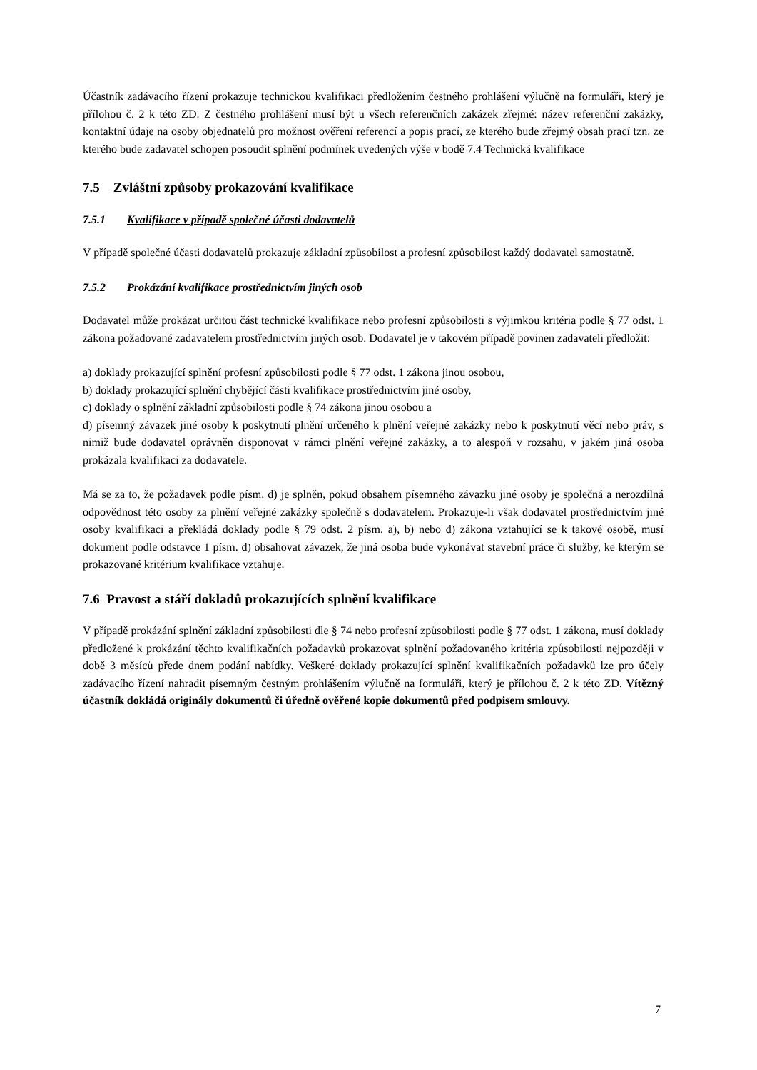Účastník zadávacího řízení prokazuje technickou kvalifikaci předložením čestného prohlášení výlučně na formuláři, který je přílohou č. 2 k této ZD. Z čestného prohlášení musí být u všech referenčních zakázek zřejmé: název referenční zakázky, kontaktní údaje na osoby objednatelů pro možnost ověření referencí a popis prací, ze kterého bude zřejmý obsah prací tzn. ze kterého bude zadavatel schopen posoudit splnění podmínek uvedených výše v bodě 7.4 Technická kvalifikace
7.5 Zvláštní způsoby prokazování kvalifikace
7.5.1 Kvalifikace v případě společné účasti dodavatelů
V případě společné účasti dodavatelů prokazuje základní způsobilost a profesní způsobilost každý dodavatel samostatně.
7.5.2 Prokázání kvalifikace prostřednictvím jiných osob
Dodavatel může prokázat určitou část technické kvalifikace nebo profesní způsobilosti s výjimkou kritéria podle § 77 odst. 1 zákona požadované zadavatelem prostřednictvím jiných osob. Dodavatel je v takovém případě povinen zadavateli předložit:
a) doklady prokazující splnění profesní způsobilosti podle § 77 odst. 1 zákona jinou osobou,
b) doklady prokazující splnění chybějící části kvalifikace prostřednictvím jiné osoby,
c) doklady o splnění základní způsobilosti podle § 74 zákona jinou osobou a
d) písemný závazek jiné osoby k poskytnutí plnění určeného k plnění veřejné zakázky nebo k poskytnutí věcí nebo práv, s nimiž bude dodavatel oprávněn disponovat v rámci plnění veřejné zakázky, a to alespoň v rozsahu, v jakém jiná osoba prokázala kvalifikaci za dodavatele.
Má se za to, že požadavek podle písm. d) je splněn, pokud obsahem písemného závazku jiné osoby je společná a nerozdílná odpovědnost této osoby za plnění veřejné zakázky společně s dodavatelem. Prokazuje-li však dodavatel prostřednictvím jiné osoby kvalifikaci a překládá doklady podle § 79 odst. 2 písm. a), b) nebo d) zákona vztahující se k takové osobě, musí dokument podle odstavce 1 písm. d) obsahovat závazek, že jiná osoba bude vykonávat stavební práce či služby, ke kterým se prokazované kritérium kvalifikace vztahuje.
7.6 Pravost a stáří dokladů prokazujících splnění kvalifikace
V případě prokázání splnění základní způsobilosti dle § 74 nebo profesní způsobilosti podle § 77 odst. 1 zákona, musí doklady předložené k prokázání těchto kvalifikačních požadavků prokazovat splnění požadovaného kritéria způsobilosti nejpozději v době 3 měsíců přede dnem podání nabídky. Veškeré doklady prokazující splnění kvalifikačních požadavků lze pro účely zadávacího řízení nahradit písemným čestným prohlášením výlučně na formuláři, který je přílohou č. 2 k této ZD. Vítězný účastník dokládá originály dokumentů či úředně ověřené kopie dokumentů před podpisem smlouvy.
7